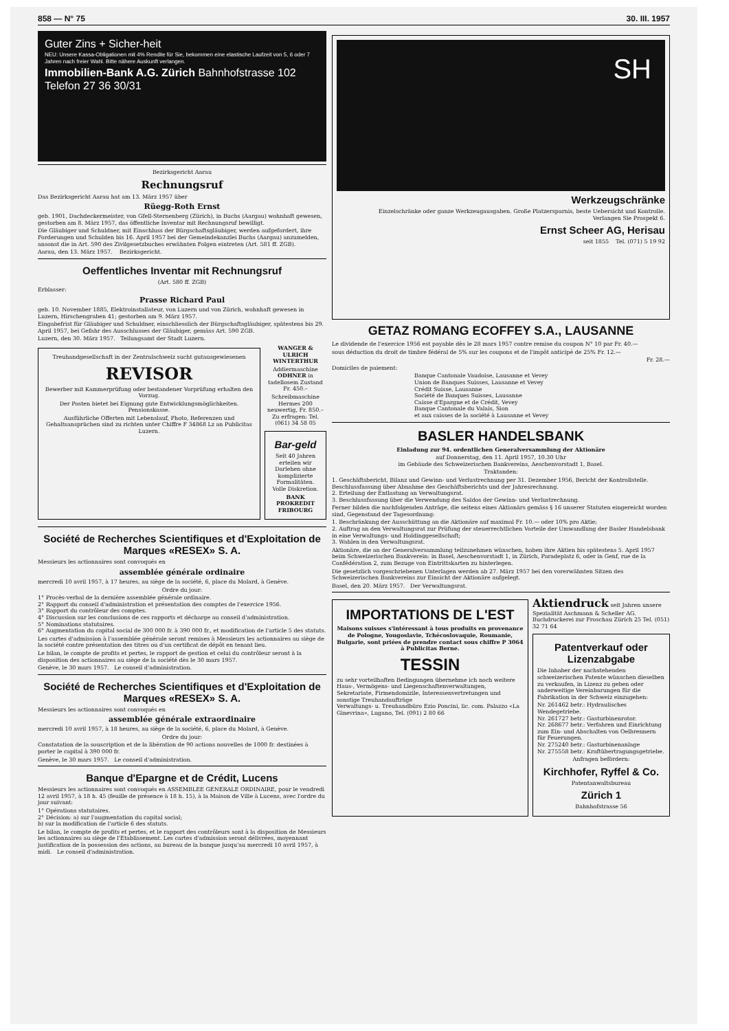858 — N° 75 30. III. 1957
Guter Zins + Sicher-heit
NEU: Unsere Kassa-Obligationen mit 4% Rendite für Sie, bekommen eine elastische Laufzeit von 5, 6 oder 7 Jahren nach freier Wahl. Bitte nähere Auskunft verlangen.
Immobilien-Bank A.G. Zürich Bahnhofstrasse 102 Telefon 27 36 30/31
Bezirksgericht Aarau
Rechnungsruf
Das Bezirksgericht Aarau hat am 13. März 1957 über
Rüegg-Roth Ernst
geb. 1901, Dachdeckermeister, von Gfell-Sternenberg (Zürich), in Buchs (Aargau) wohnhaft gewesen, gestorben am 8. März 1957, das öffentliche Inventar mit Rechnungsruf bewilligt.
Die Gläubiger und Schuldner, mit Einschluss der Bürgschaftsgläubiger, werden aufgefordert, ihre Forderungen und Schulden bis 16. April 1957 bei der Gemeindekanzlei Buchs (Aargau) anzumelden, ansonst die in Art. 590 des Zivilgesetzbuches erwähnten Folgen eintreten (Art. 581 ff. ZGB).
Aarau, den 13. März 1957. Bezirksgericht.
Oeffentliches Inventar mit Rechnungsruf
(Art. 580 ff. ZGB)
Erblasser:
Prasse Richard Paul
geb. 10. November 1885, Elektroinstallateur, von Luzern und von Zürich, wohnhaft gewesen in Luzern, Hirschengraben 41; gestorben am 9. März 1957.
Eingabefrist für Gläubiger und Schuldner, einschliesslich der Bürgschaftsgläubiger, spätestens bis 29. April 1957, bei Gefahr des Ausschlusses der Gläubiger, gemäss Art. 590 ZGB.
Luzern, den 30. März 1957. Teilungsamt der Stadt Luzern.
Treuhandgesellschaft in der Zentralschweiz sucht gutausgewiesenen
REVISOR
Bewerber mit Kammerprüfung oder bestandener Vorprüfung erhalten den Vorzug.
Der Posten bietet bei Eignung gute Entwicklungsmöglichkeiten. Pensionskasse.
Ausführliche Offerten mit Lebenslauf, Photo, Referenzen und Gehaltsansprüchen sind zu richten unter Chiffre F 34868 Lz an Publicitas Luzern.
WANGER & ULRICH WINTERTHUR
Addiermaschine ODHNER in tadellosem Zustand Fr. 450.–
Schreibmaschine Hermes 200 neuwertig, Fr. 850.– Zu erfragen: Tel. (061) 34 58 05
Bar-geld
Seit 40 Jahren erteilen wir Darlehen ohne komplizierte Formalitäten. Volle Diskretion.
BANK PROKREDIT FRIBOURG
Société de Recherches Scientifiques et d'Exploitation de Marques «RESEX» S. A.
Messieurs les actionnaires sont convoqués en
assemblée générale ordinaire
mercredi 10 avril 1957, à 17 heures, au siège de la société, 6, place du Molard, à Genève.
Ordre du jour:
1° Procès-verbal de la dernière assemblée générale ordinaire.
2° Rapport du conseil d'administration et présentation des comptes de l'exercice 1956.
3° Rapport du contrôleur des comptes.
4° Discussion sur les conclusions de ces rapports et décharge au conseil d'administration.
5° Nominations statutaires.
6° Augmentation du capital social de 300 000 fr. à 390 000 fr., et modification de l'article 5 des statuts.
Les cartes d'admission à l'assemblée générale seront remises à Messieurs les actionnaires au siège de la société contre présentation des titres ou d'un certificat de dépôt en tenant lieu.
Le bilan, le compte de profits et pertes, le rapport de gestion et celui du contrôleur seront à la disposition des actionnaires au siège de la société dès le 30 mars 1957.
Genève, le 30 mars 1957. Le conseil d'administration.
Société de Recherches Scientifiques et d'Exploitation de Marques «RESEX» S. A.
Messieurs les actionnaires sont convoqués en
assemblée générale extraordinaire
mercredi 10 avril 1957, à 18 heures, au siège de la société, 6, place du Molard, à Genève.
Ordre du jour:
Constatation de la souscription et de la libération de 90 actions nouvelles de 1000 fr. destinées à porter le capital à 390 000 fr.
Genève, le 30 mars 1957. Le conseil d'administration.
Banque d'Epargne et de Crédit, Lucens
Messieurs les actionnaires sont convoqués en ASSEMBLEE GENERALE ORDINAIRE, pour le vendredi 12 avril 1957, à 18 h. 45 (feuille de présence à 18 h. 15), à la Maison de Ville à Lucens, avec l'ordre du jour suivant:
1° Opérations statutaires.
2° Décision: a) sur l'augmentation du capital social;
b) sur la modification de l'article 6 des statuts.
Le bilan, le compte de profits et pertes, et le rapport des contrôleurs sont à la disposition de Messieurs les actionnaires au siège de l'Etablissement. Les cartes d'admission seront délivrées, moyennant justification de la possession des actions, au bureau de la banque jusqu'au mercredi 10 avril 1957, à midi. Le conseil d'administration.
SH
Werkzeugschränke
Einzelschränke oder ganze Werkzeugausgaben. Große Platzersparnis, beste Uebersicht und Kontrolle.
Verlangen Sie Prospekt 6.
Ernst Scheer AG, Herisau
seit 1855 Tel. (071) 5 19 92
GETAZ ROMANG ECOFFEY S.A., LAUSANNE
Le dividende de l'exercice 1956 est payable dès le 28 mars 1957 contre remise du coupon N° 10 par Fr. 40.—
sous déduction du droit de timbre fédéral de 5% sur les coupons et de l'impôt anticipé de 25% Fr. 12.—
Fr. 28.—
Domiciles de paiement:
Banque Cantonale Vaudoise, Lausanne et Vevey
Union de Banques Suisses, Lausanne et Vevey
Crédit Suisse, Lausanne
Société de Banques Suisses, Lausanne
Caisse d'Epargne et de Crédit, Vevey
Banque Cantonale du Valais, Sion
et aux caisses de la société à Lausanne et Vevey
BASLER HANDELSBANK
Einladung zur 94. ordentlichen Generalversammlung der Aktionäre
auf Donnerstag, den 11. April 1957, 10.30 Uhr
im Gebäude des Schweizerischen Bankvereins, Aeschenvorstadt 1, Basel.
Traktanden:
1. Geschäftsbericht, Bilanz und Gewinn- und Verlustrechnung per 31. Dezember 1956, Bericht der Kontrollstelle. Beschlussfassung über Abnahme des Geschäftsberichts und der Jahresrechnung.
2. Erteilung der Entlastung an Verwaltungsrat.
3. Beschlussfassung über die Verwendung des Saldos der Gewinn- und Verlustrechnung.
Ferner bilden die nachfolgenden Anträge, die seitens eines Aktionärs gemäss § 16 unserer Statuten eingereicht worden sind, Gegenstand der Tagesordnung:
1. Beschränkung der Ausschüttung an die Aktionäre auf maximal Fr. 10.— oder 10% pro Aktie;
2. Auftrag an den Verwaltungsrat zur Prüfung der steuerrechtlichen Vorteile der Umwandlung der Basler Handelsbank in eine Verwaltungs- und Holdinggesellschaft;
3. Wahlen in den Verwaltungsrat.
Aktionäre, die an der Generalversammlung teilzunehmen wünschen, haben ihre Aktien bis spätestens 5. April 1957 beim Schweizerischen Bankverein: in Basel, Aeschenvorstadt 1, in Zürich, Paradeplatz 6, oder in Genf, rue de la Confédération 2, zum Bezuge von Eintrittskarten zu hinterlegen.
Die gesetzlich vorgeschriebenen Unterlagen werden ab 27. März 1957 bei den vorerwähnten Sitzen des Schweizerischen Bankvereins zur Einsicht der Aktionäre aufgelegt.
Basel, den 20. März 1957. Der Verwaltungsrat.
IMPORTATIONS DE L'EST
Maisons suisses s'intéressant à tous produits en provenance de Pologne, Yougoslavie, Tchécoslovaquie, Roumanie, Bulgarie, sont priées de prendre contact sous chiffre P 3064 à Publicitas Berne.
TESSIN
zu sehr vorteilhaften Bedingungen übernehme ich noch weitere Haus-, Vermögens- und Liegenschaftenverwaltungen, Sekretariate, Firmendomizile, Interessenvertretungen und sonstige Treuhandaufträge
Verwaltungs- u. Treuhandbüro Ezio Poncini, lic. com. Palazzo «La Ginevrina», Lugano, Tel. (091) 2 80 66
Aktiendruck seit Jahren unsere Spezialität Aschmann & Scheller AG. Buchdruckerei zur Froschau Zürich 25 Tel. (051) 32 71 64
Patentverkauf oder Lizenzabgabe
Die Inhaber der nachstehenden schweizerischen Patente wünschen dieselben zu verkaufen, in Lizenz zu geben oder anderweitige Vereinbarungen für die Fabrikation in der Schweiz einzugehen:
Nr. 261462 betr.: Hydraulisches Wendegetriebe.
Nr. 261727 betr.: Gasturbinenrotor.
Nr. 268677 betr.: Verfahren und Einrichtung zum Ein- und Abschalten von Oelbrennern für Feuerungen.
Nr. 275240 betr.: Gasturbinenanlage
Nr. 275558 betr.: Kraftübertragungsgetriebe.
Anfragen befördern:
Kirchhofer, Ryffel & Co.
Patentanwaltsbureau
Zürich 1
Bahnhofstrasse 56